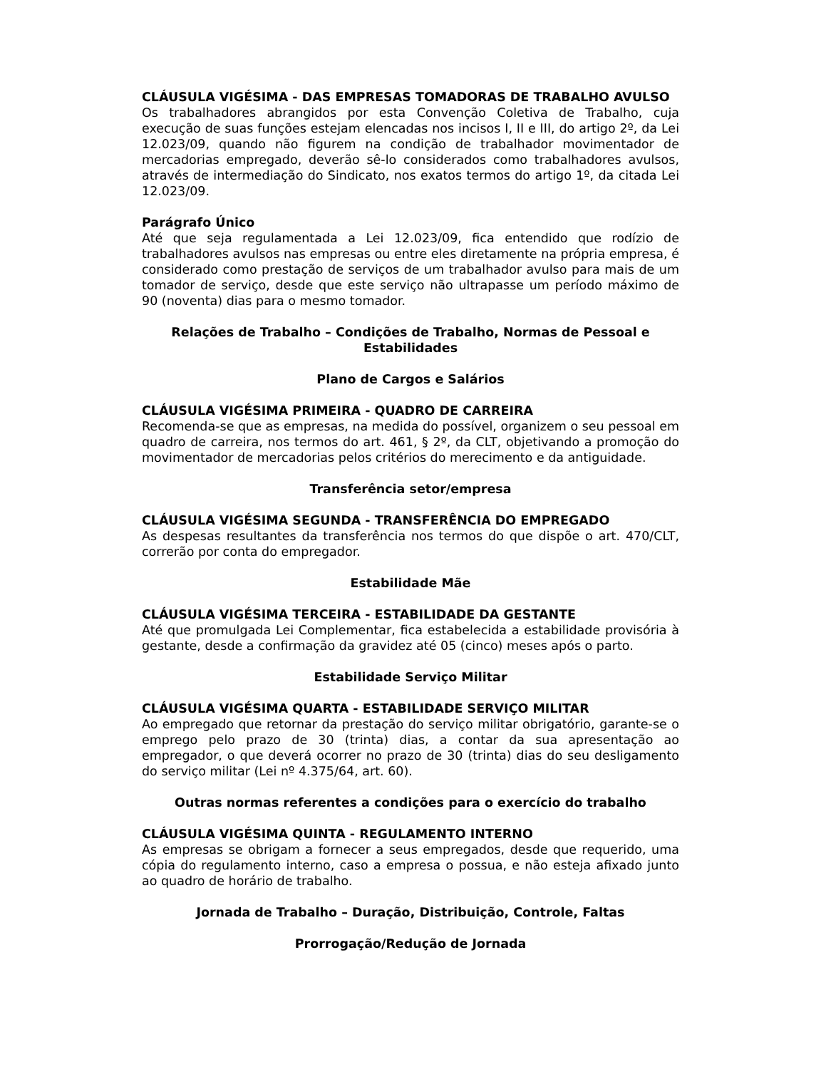CLÁUSULA VIGÉSIMA - DAS EMPRESAS TOMADORAS DE TRABALHO AVULSO
Os trabalhadores abrangidos por esta Convenção Coletiva de Trabalho, cuja execução de suas funções estejam elencadas nos incisos I, II e III, do artigo 2º, da Lei 12.023/09, quando não figurem na condição de trabalhador movimentador de mercadorias empregado, deverão sê-lo considerados como trabalhadores avulsos, através de intermediação do Sindicato, nos exatos termos do artigo 1º, da citada Lei 12.023/09.
Parágrafo Único
Até que seja regulamentada a Lei 12.023/09, fica entendido que rodízio de trabalhadores avulsos nas empresas ou entre eles diretamente na própria empresa, é considerado como prestação de serviços de um trabalhador avulso para mais de um tomador de serviço, desde que este serviço não ultrapasse um período máximo de 90 (noventa) dias para o mesmo tomador.
Relações de Trabalho – Condições de Trabalho, Normas de Pessoal e Estabilidades
Plano de Cargos e Salários
CLÁUSULA VIGÉSIMA PRIMEIRA - QUADRO DE CARREIRA
Recomenda-se que as empresas, na medida do possível, organizem o seu pessoal em quadro de carreira, nos termos do art. 461, § 2º, da CLT, objetivando a promoção do movimentador de mercadorias pelos critérios do merecimento e da antiguidade.
Transferência setor/empresa
CLÁUSULA VIGÉSIMA SEGUNDA - TRANSFERÊNCIA DO EMPREGADO
As despesas resultantes da transferência nos termos do que dispõe o art. 470/CLT, correrão por conta do empregador.
Estabilidade Mãe
CLÁUSULA VIGÉSIMA TERCEIRA - ESTABILIDADE DA GESTANTE
Até que promulgada Lei Complementar, fica estabelecida a estabilidade provisória à gestante, desde a confirmação da gravidez até 05 (cinco) meses após o parto.
Estabilidade Serviço Militar
CLÁUSULA VIGÉSIMA QUARTA - ESTABILIDADE SERVIÇO MILITAR
Ao empregado que retornar da prestação do serviço militar obrigatório, garante-se o emprego pelo prazo de 30 (trinta) dias, a contar da sua apresentação ao empregador, o que deverá ocorrer no prazo de 30 (trinta) dias do seu desligamento do serviço militar (Lei nº 4.375/64, art. 60).
Outras normas referentes a condições para o exercício do trabalho
CLÁUSULA VIGÉSIMA QUINTA - REGULAMENTO INTERNO
As empresas se obrigam a fornecer a seus empregados, desde que requerido, uma cópia do regulamento interno, caso a empresa o possua, e não esteja afixado junto ao quadro de horário de trabalho.
Jornada de Trabalho – Duração, Distribuição, Controle, Faltas
Prorrogação/Redução de Jornada